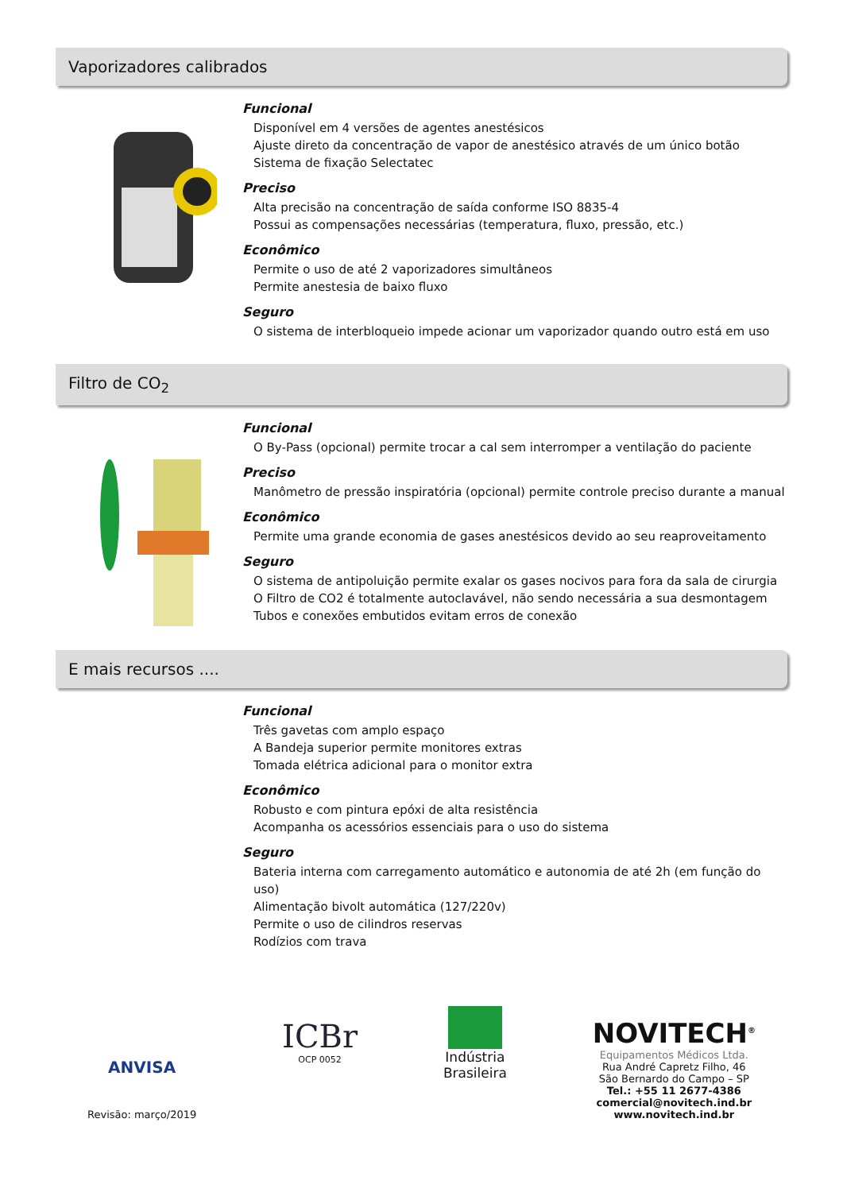Vaporizadores calibrados
Funcional
Disponível em 4 versões de agentes anestésicos
Ajuste direto da concentração de vapor de anestésico através de um único botão
Sistema de fixação Selectatec
Preciso
Alta precisão na concentração de saída conforme ISO 8835-4
Possui as compensações necessárias (temperatura, fluxo, pressão, etc.)
Econômico
Permite o uso de até 2 vaporizadores simultâneos
Permite anestesia de baixo fluxo
Seguro
O sistema de interbloqueio impede acionar um vaporizador quando outro está em uso
Filtro de CO<sub>2</sub>
Funcional
O By-Pass (opcional) permite trocar a cal sem interromper a ventilação do paciente
Preciso
Manômetro de pressão inspiratória (opcional) permite controle preciso durante a manual
Econômico
Permite uma grande economia de gases anestésicos devido ao seu reaproveitamento
Seguro
O sistema de antipoluição permite exalar os gases nocivos para fora da sala de cirurgia
O Filtro de CO2 é totalmente autoclavável, não sendo necessária a sua desmontagem
Tubos e conexões embutidos evitam erros de conexão
E mais recursos ....
Funcional
Três gavetas com amplo espaço
A Bandeja superior permite monitores extras
Tomada elétrica adicional para o monitor extra
Econômico
Robusto e com pintura epóxi de alta resistência
Acompanha os acessórios essenciais para o uso do sistema
Seguro
Bateria interna com carregamento automático e autonomia de até 2h (em função do uso)
Alimentação bivolt automática (127/220v)
Permite o uso de cilindros reservas
Rodízios com trava
ANVISA
Revisão: março/2019
ICBr
OCP 0052
Indústria
Brasileira
NOVITECH<sup>®</sup>
Equipamentos Médicos Ltda.
Rua André Capretz Filho, 46
São Bernardo do Campo – SP
Tel.: +55 11 2677-4386
comercial@novitech.ind.br
www.novitech.ind.br